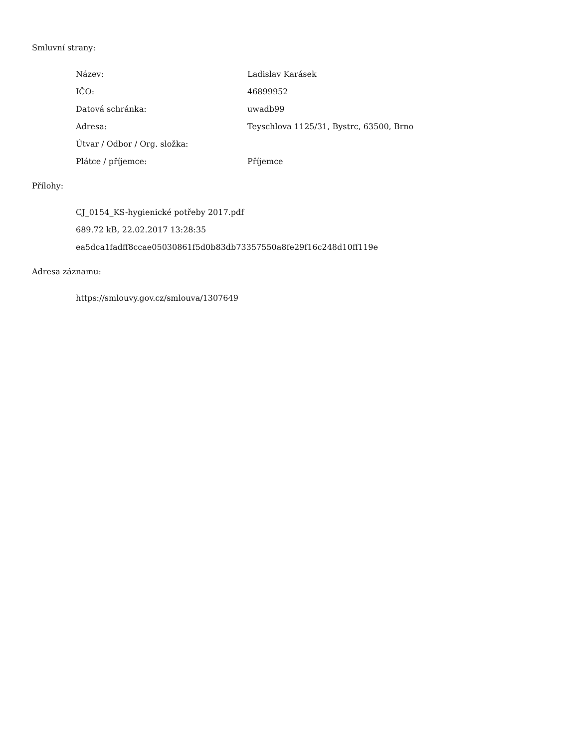Smluvní strany:
| Název: | Ladislav Karásek |
| IČO: | 46899952 |
| Datová schránka: | uwadb99 |
| Adresa: | Teyschlova 1125/31, Bystrc, 63500, Brno |
| Útvar / Odbor / Org. složka: | |
| Plátce / příjemce: | Příjemce |
Přílohy:
CJ_0154_KS-hygienické potřeby 2017.pdf
689.72 kB, 22.02.2017 13:28:35
ea5dca1fadff8ccae05030861f5d0b83db73357550a8fe29f16c248d10ff119e
Adresa záznamu:
https://smlouvy.gov.cz/smlouva/1307649